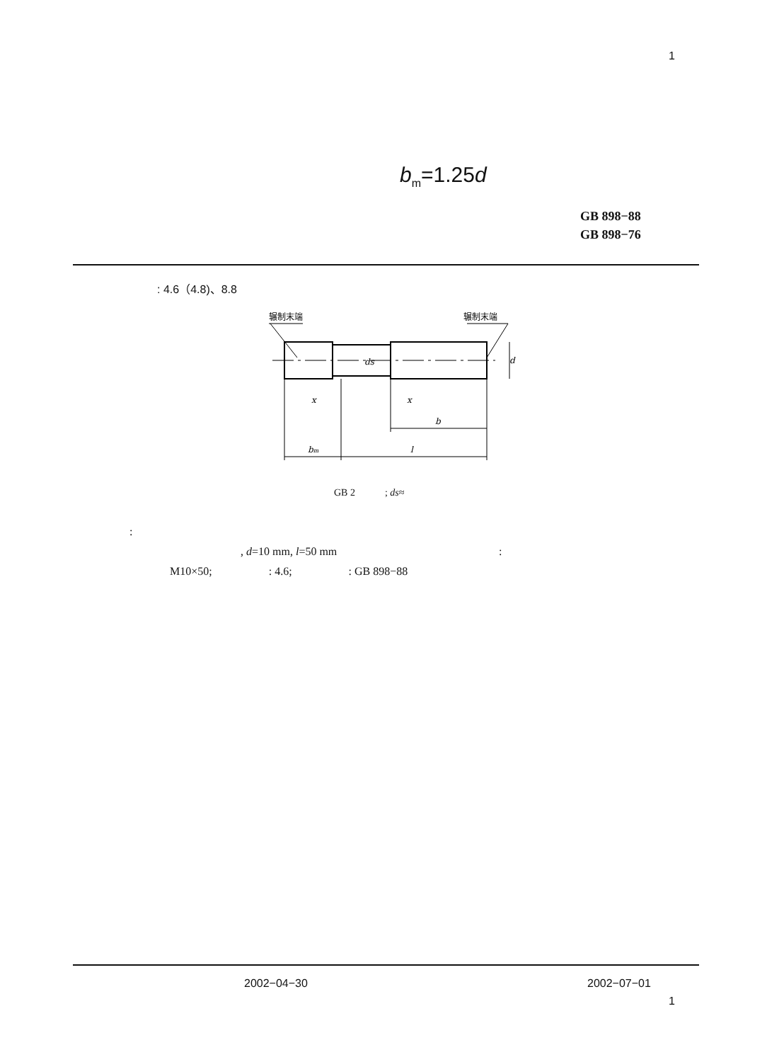1
b<sub>m</sub>=1.25d
GB 898−88
GB 898−76
: 4.6（4.8)、8.8
辗制末端
辗制末端
bm
l
b
x
x
ds
d
GB 2 ; ds≈
:
, d=10 mm, l=50 mm :
M10×50; : 4.6; : GB 898−88
2002−04−30 2002−07−01
1